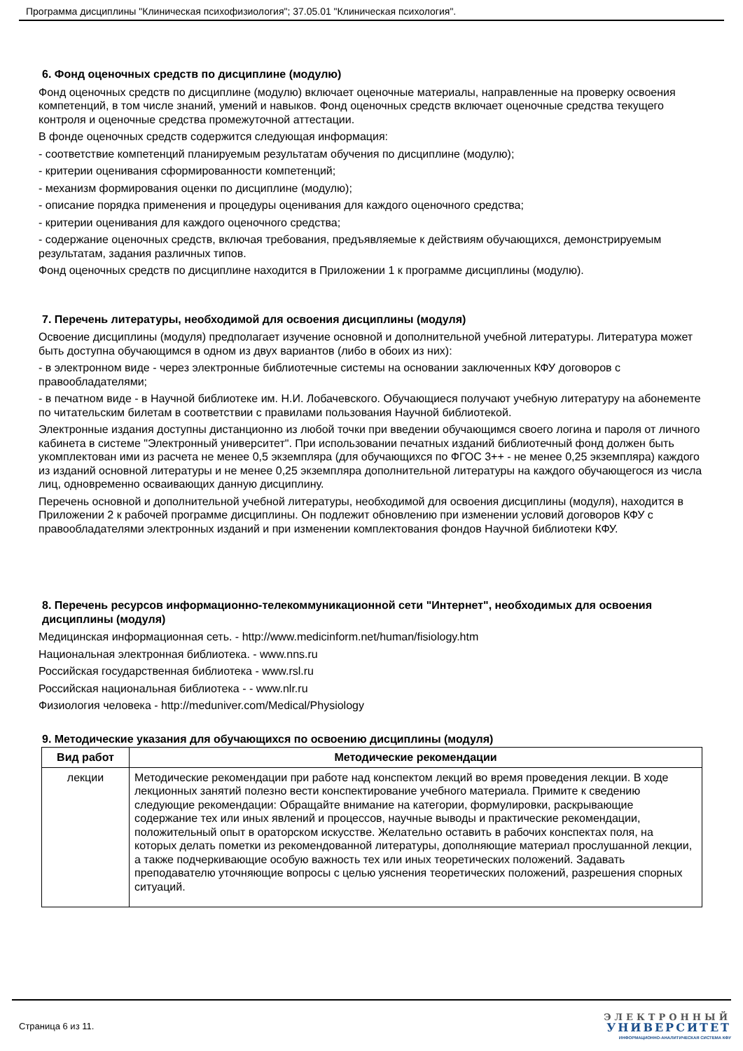Программа дисциплины "Клиническая психофизиология"; 37.05.01 "Клиническая психология".
6. Фонд оценочных средств по дисциплине (модулю)
Фонд оценочных средств по дисциплине (модулю) включает оценочные материалы, направленные на проверку освоения компетенций, в том числе знаний, умений и навыков. Фонд оценочных средств включает оценочные средства текущего контроля и оценочные средства промежуточной аттестации.
В фонде оценочных средств содержится следующая информация:
- соответствие компетенций планируемым результатам обучения по дисциплине (модулю);
- критерии оценивания сформированности компетенций;
- механизм формирования оценки по дисциплине (модулю);
- описание порядка применения и процедуры оценивания для каждого оценочного средства;
- критерии оценивания для каждого оценочного средства;
- содержание оценочных средств, включая требования, предъявляемые к действиям обучающихся, демонстрируемым результатам, задания различных типов.
Фонд оценочных средств по дисциплине находится в Приложении 1 к программе дисциплины (модулю).
7. Перечень литературы, необходимой для освоения дисциплины (модуля)
Освоение дисциплины (модуля) предполагает изучение основной и дополнительной учебной литературы. Литература может быть доступна обучающимся в одном из двух вариантов (либо в обоих из них):
- в электронном виде - через электронные библиотечные системы на основании заключенных КФУ договоров с правообладателями;
- в печатном виде - в Научной библиотеке им. Н.И. Лобачевского. Обучающиеся получают учебную литературу на абонементе по читательским билетам в соответствии с правилами пользования Научной библиотекой.
Электронные издания доступны дистанционно из любой точки при введении обучающимся своего логина и пароля от личного кабинета в системе "Электронный университет". При использовании печатных изданий библиотечный фонд должен быть укомплектован ими из расчета не менее 0,5 экземпляра (для обучающихся по ФГОС 3++ - не менее 0,25 экземпляра) каждого из изданий основной литературы и не менее 0,25 экземпляра дополнительной литературы на каждого обучающегося из числа лиц, одновременно осваивающих данную дисциплину.
Перечень основной и дополнительной учебной литературы, необходимой для освоения дисциплины (модуля), находится в Приложении 2 к рабочей программе дисциплины. Он подлежит обновлению при изменении условий договоров КФУ с правообладателями электронных изданий и при изменении комплектования фондов Научной библиотеки КФУ.
8. Перечень ресурсов информационно-телекоммуникационной сети "Интернет", необходимых для освоения дисциплины (модуля)
Медицинская информационная сеть. - http://www.medicinform.net/human/fisiology.htm
Национальная электронная библиотека. - www.nns.ru
Российская государственная библиотека - www.rsl.ru
Российская национальная библиотека - - www.nlr.ru
Физиология человека - http://meduniver.com/Medical/Physiology
9. Методические указания для обучающихся по освоению дисциплины (модуля)
| Вид работ | Методические рекомендации |
| --- | --- |
| лекции | Методические рекомендации при работе над конспектом лекций во время проведения лекции. В ходе лекционных занятий полезно вести конспектирование учебного материала. Примите к сведению следующие рекомендации: Обращайте внимание на категории, формулировки, раскрывающие содержание тех или иных явлений и процессов, научные выводы и практические рекомендации, положительный опыт в ораторском искусстве. Желательно оставить в рабочих конспектах поля, на которых делать пометки из рекомендованной литературы, дополняющие материал прослушанной лекции, а также подчеркивающие особую важность тех или иных теоретических положений. Задавать преподавателю уточняющие вопросы с целью уяснения теоретических положений, разрешения спорных ситуаций. |
Страница 6 из 11.
ЭЛЕКТРОННЫЙ
УНИВЕРСИТЕТ
ИНФОРМАЦИОННО-АНАЛИТИЧЕСКАЯ СИСТЕМА КФУ